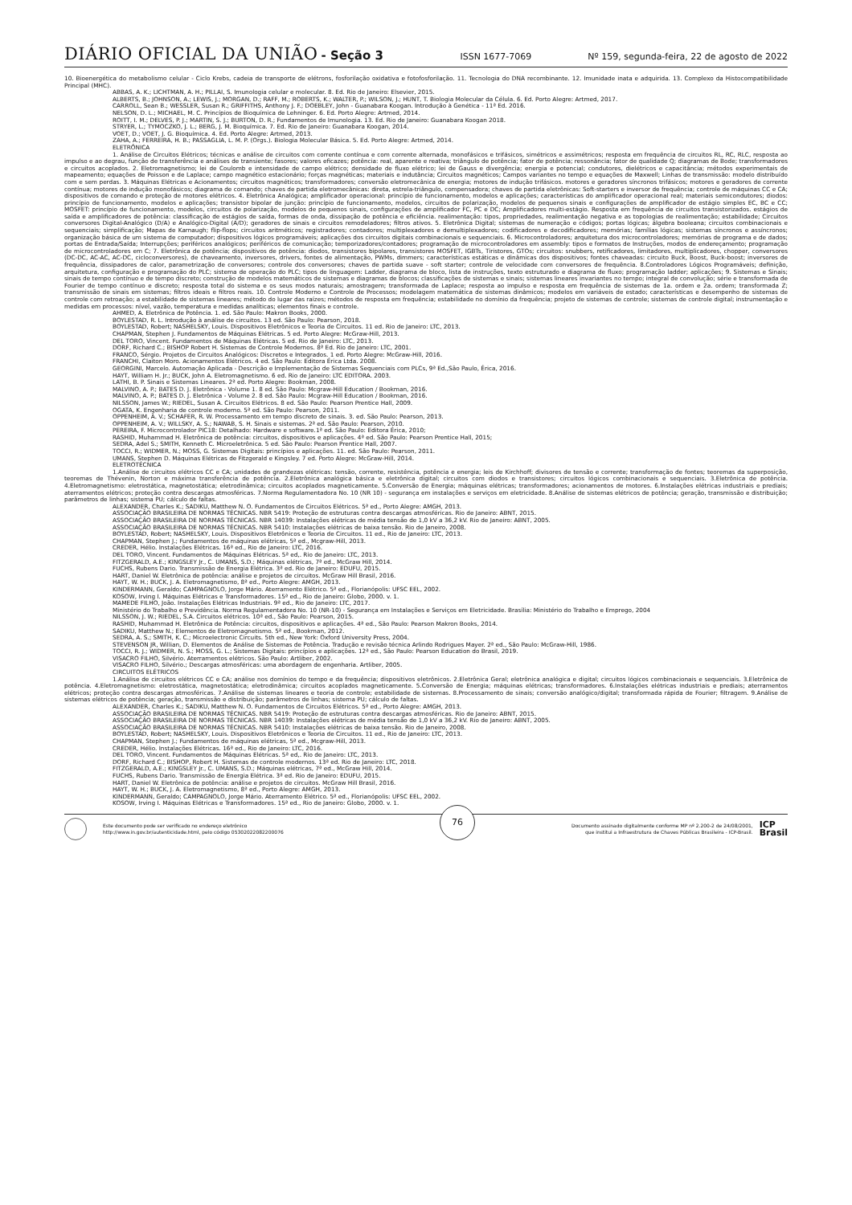DIÁRIO OFICIAL DA UNIÃO - Seção 3 ISSN 1677-7069 Nº 159, segunda-feira, 22 de agosto de 2022
10. Bioenergética do metabolismo celular - Ciclo Krebs, cadeia de transporte de elétrons, fosforilação oxidativa e fotofosforilação. 11. Tecnologia do DNA recombinante. 12. Imunidade inata e adquirida. 13. Complexo da Histocompatibilidade Principal (MHC).
ABBAS, A. K.; LICHTMAN, A. H.; PILLAI, S. Imunologia celular e molecular. 8. Ed. Rio de Janeiro: Elsevier, 2015.
ALBERTS, B.; JOHNSON, A.; LEWIS, J.; MORGAN, D.; RAFF, M.; ROBERTS, K.; WALTER, P.; WILSON, J.; HUNT, T. Biologia Molecular da Célula. 6. Ed. Porto Alegre: Artmed, 2017.
CARROLL, Sean B.; WESSLER, Susan R.; GRIFFITHS, Anthony J. F.; DOEBLEY, John - Guanabara Koogan. Introdução à Genética - 11ª Ed. 2016.
NELSON, D. L.; MICHAEL, M. C. Princípios de Bioquímica de Lehninger. 6. Ed. Porto Alegre: Artmed, 2014.
ROITT, I. M.; DELVES, P. J.; MARTIN, S. J.; BURTON, D. R.; Fundamentos de Imunologia. 13. Ed. Rio de Janeiro: Guanabara Koogan 2018.
STRYER, L.; TYMOCZKO, J. L.; BERG, J. M. Bioquímica. 7. Ed. Rio de Janeiro: Guanabara Koogan, 2014.
VOET, D.; VOET, J. G. Bioquímica. 4. Ed. Porto Alegre: Artmed, 2013.
ZAHA, A.; FERREIRA, H. B.; PASSAGLIA, L. M. P. (Orgs.). Biologia Molecular Básica. 5. Ed. Porto Alegre: Artmed, 2014.
ELETRÔNICA
1. Análise de Circuitos Elétricos; técnicas e análise de circuitos com corrente contínua e com corrente alternada, monofásicos e trifásicos, simétricos e assimétricos; resposta em frequência de circuitos RL, RC, RLC, resposta ao impulso e ao degrau, função de transferência e análises de transiente; fasores; valores eficazes; potência: real, aparente e reativa; triângulo de potência; fator de potência; ressonância; fator de qualidade Q; diagramas de Bode; transformadores e circuitos acoplados. 2. Eletromagnetismo; lei de Coulomb e intensidade de campo elétrico; densidade de fluxo elétrico; lei de Gauss e divergência; energia e potencial; condutores, dielétricos e capacitância; métodos experimentais de mapeamento; equações de Poisson e de Laplace; campo magnético estacionário; forças magnéticas; materiais e indutância; Circuitos magnéticos; Campos variantes no tempo e equações de Maxwell; Linhas de transmissão: modelo distribuído com e sem perdas. 3. Máquinas Elétricas e Acionamentos; circuitos magnéticos; transformadores; conversão eletromecânica de energia; motores de indução trifásicos. motores e geradores síncronos trifásicos; motores e geradores de corrente contínua; motores de indução monofásicos; diagrama de comando; chaves de partida eletromecânicas: direta, estrela-triângulo, compensadora; chaves de partida eletrônicas: Soft-starters e inversor de frequência; controle de máquinas CC e CA; dispositivos de comando e proteção de motores elétricos. 4. Eletrônica Analógica; amplificador operacional: princípio de funcionamento, modelos e aplicações; características do amplificador operacional real; materiais semicondutores; diodos: princípio de funcionamento, modelos e aplicações; transistor bipolar de junção: princípio de funcionamento, modelos, circuitos de polarização, modelos de pequenos sinais e configurações de amplificador de estágio simples EC, BC e CC; MOSFET: princípio de funcionamento, modelos, circuitos de polarização, modelos de pequenos sinais, configurações de amplificador FC, PC e DC; Amplificadores multi-estágio. Resposta em frequência de circuitos transistorizados. estágios de saída e amplificadores de potência: classificação de estágios de saída, formas de onda, dissipação de potência e eficiência. realimentação: tipos, propriedades, realimentação negativa e as topologias de realimentação; estabilidade; Circuitos conversores Digital-Analógico (D/A) e Analógico-Digital (A/D); geradores de sinais e circuitos remodeladores; filtros ativos. 5. Eletrônica Digital; sistemas de numeração e códigos; portas lógicas; álgebra booleana; circuitos combinacionais e sequenciais; simplificação; Mapas de Karnaugh; flip-flops; circuitos aritméticos; registradores; contadores; multiplexadores e demultiplexadores; codificadores e decodificadores; memórias; famílias lógicas; sistemas síncronos e assíncronos; organização básica de um sistema de computador; dispositivos lógicos programáveis; aplicações dos circuitos digitais combinacionais e sequenciais. 6. Microcontroladores; arquitetura dos microcontroladores; memórias de programa e de dados; portas de Entrada/Saída; Interrupções; periféricos analógicos; periféricos de comunicação; temporizadores/contadores; programação de microcontroladores em assembly: tipos e formatos de Instruções, modos de endereçamento; programação de microcontroladores em C; 7. Eletrônica de potência; dispositivos de potência: diodos, transistores bipolares, transistores MOSFET, IGBTs, Tiristores, GTOs; circuitos: snubbers, retificadores, limitadores, multiplicadores, chopper, conversores (DC-DC, AC-AC, AC-DC, cicloconversores), de chaveamento, inversores, drivers, fontes de alimentação, PWMs, dimmers; características estáticas e dinâmicas dos dispositivos; fontes chaveadas: circuito Buck, Boost, Buck-boost; inversores de frequência, dissipadores de calor, parametrização de conversores; controle dos conversores; chaves de partida suave - soft starter; controle de velocidade com conversores de frequência. 8.Controladores Lógicos Programáveis; definição, arquitetura, configuração e programação do PLC; sistema de operação do PLC; tipos de linguagem: Ladder, diagrama de bloco, lista de instruções, texto estruturado e diagrama de fluxo; programação ladder; aplicações; 9. Sistemas e Sinais; sinais de tempo contínuo e de tempo discreto; construção de modelos matemáticos de sistemas e diagramas de blocos; classificações de sistemas e sinais; sistemas lineares invariantes no tempo; integral de convolução; série e transformada de Fourier de tempo contínuo e discreto; resposta total do sistema e os seus modos naturais; amostragem; transformada de Laplace; resposta ao impulso e resposta em frequência de sistemas de 1a. ordem e 2a. ordem; transformada Z; transmissão de sinais em sistemas; filtros ideais e filtros reais. 10. Controle Moderno e Controle de Processos; modelagem matemática de sistemas dinâmicos; modelos em variáveis de estado; características e desempenho de sistemas de controle com retroação; a estabilidade de sistemas lineares; método do lugar das raízes; métodos de resposta em frequência; estabilidade no domínio da frequência; projeto de sistemas de controle; sistemas de controle digital; instrumentação e medidas em processos: nível, vazão, temperatura e medidas analíticas; elementos finais e controle.
AHMED, A. Eletrônica de Potência. 1. ed. São Paulo: Makron Books, 2000.
BOYLESTAD, R. L. Introdução à análise de circuitos. 13 ed. São Paulo: Pearson, 2018.
BOYLESTAD, Robert; NASHELSKY, Louis. Dispositivos Eletrônicos e Teoria de Circuitos. 11 ed. Rio de Janeiro: LTC, 2013.
CHAPMAN, Stephen J. Fundamentos de Máquinas Elétricas. 5 ed. Porto Alegre: McGraw-Hill, 2013.
DEL TORO, Vincent. Fundamentos de Máquinas Elétricas. 5 ed. Rio de Janeiro: LTC, 2013.
DORF, Richard C.; BISHOP Robert H. Sistemas de Controle Modernos. 8ª Ed. Rio de Janeiro: LTC, 2001.
FRANCO, Sérgio. Projetos de Circuitos Analógicos: Discretos e Integrados. 1 ed. Porto Alegre: McGraw-Hill, 2016.
FRANCHI, Claiton Moro. Acionamentos Elétricos. 4 ed. São Paulo: Editora Érica Ltda. 2008.
GEORGINI, Marcelo. Automação Aplicada - Descrição e Implementação de Sistemas Sequenciais com PLCs, 9ª Ed.,São Paulo, Érica, 2016.
HAYT, William H. Jr.; BUCK, John A. Eletromagnetismo. 6 ed. Rio de Janeiro: LTC EDITORA. 2003.
LATHI, B. P. Sinais e Sistemas Lineares. 2ª ed. Porto Alegre: Bookman, 2008.
MALVINO, A. P.; BATES D. J. Eletrônica - Volume 1. 8 ed. São Paulo: Mcgraw-Hill Education / Bookman, 2016.
MALVINO, A. P.; BATES D. J. Eletrônica - Volume 2. 8 ed. São Paulo: Mcgraw-Hill Education / Bookman, 2016.
NILSSON, James W.; RIEDEL, Susan A. Circuitos Elétricos. 8 ed. São Paulo: Pearson Prentice Hall, 2009.
OGATA, K. Engenharia de controle moderno. 5ª ed. São Paulo: Pearson, 2011.
OPPENHEIM, A. V.; SCHAFER, R. W. Processamento em tempo discreto de sinais. 3. ed. São Paulo: Pearson, 2013.
OPPENHEIM, A. V.; WILLSKY, A. S.; NAWAB, S. H. Sinais e sistemas. 2ª ed. São Paulo: Pearson, 2010.
PEREIRA, F. Microcontrolador PIC18: Detalhado: Hardware e software.1ª ed. São Paulo: Editora Érica, 2010;
RASHID, Muhammad H. Eletrônica de potência: circuitos, dispositivos e aplicações. 4ª ed. São Paulo: Pearson Prentice Hall, 2015;
SEDRA, Adel S.; SMITH, Kenneth C. Microeletrônica. 5 ed. São Paulo: Pearson Prentice Hall, 2007.
TOCCI, R.; WIDMER, N.; MOSS, G. Sistemas Digitais: princípios e aplicações. 11. ed. São Paulo: Pearson, 2011.
UMANS, Stephen D. Máquinas Elétricas de Fitzgerald e Kingsley. 7 ed. Porto Alegre: McGraw-Hill, 2014.
ELETROTÉCNICA
1.Análise de circuitos elétricos CC e CA; unidades de grandezas elétricas: tensão, corrente, resistência, potência e energia; leis de Kirchhoff; divisores de tensão e corrente; transformação de fontes; teoremas da superposição, teoremas de Thévenin, Norton e máxima transferência de potência. 2.Eletrônica analógica básica e eletrônica digital; circuitos com diodos e transistores; circuitos lógicos combinacionais e sequenciais. 3.Eletrônica de potência. 4.Eletromagnetismo: eletrostática, magnetostática; eletrodinâmica; circuitos acoplados magneticamente. 5.Conversão de Energia; máquinas elétricas; transformadores; acionamentos de motores. 6.Instalações elétricas industriais e prediais; aterramentos elétricos; proteção contra descargas atmosféricas. 7.Norma Regulamentadora No. 10 (NR 10) - segurança em instalações e serviços em eletricidade. 8.Análise de sistemas elétricos de potência; geração, transmissão e distribuição; parâmetros de linhas; sistema PU; cálculo de faltas.
ALEXANDER, Charles K.; SADIKU, Matthew N. O. Fundamentos de Circuitos Elétricos. 5ª ed., Porto Alegre: AMGH, 2013.
ASSOCIAÇÃO BRASILEIRA DE NORMAS TÉCNICAS. NBR 5419: Proteção de estruturas contra descargas atmosféricas. Rio de Janeiro: ABNT, 2015.
ASSOCIAÇÃO BRASILEIRA DE NORMAS TÉCNICAS. NBR 14039: Instalações elétricas de média tensão de 1,0 kV a 36,2 kV. Rio de Janeiro: ABNT, 2005.
ASSOCIAÇÃO BRASILEIRA DE NORMAS TÉCNICAS. NBR 5410: Instalações elétricas de baixa tensão. Rio de Janeiro, 2008.
BOYLESTAD, Robert; NASHELSKY, Louis. Dispositivos Eletrônicos e Teoria de Circuitos. 11 ed., Rio de Janeiro: LTC, 2013.
CHAPMAN, Stephen J.; Fundamentos de máquinas elétricas, 5ª ed., Mcgraw-Hill, 2013.
CREDER, Hélio. Instalações Elétricas. 16ª ed., Rio de Janeiro: LTC, 2016.
DEL TORO, Vincent. Fundamentos de Máquinas Elétricas. 5ª ed,. Rio de Janeiro: LTC, 2013.
FITZGERALD, A.E.; KINGSLEY Jr., C. UMANS, S.D.; Máquinas elétricas, 7ª ed., McGraw Hill, 2014.
FUCHS, Rubens Dario. Transmissão de Energia Elétrica. 3ª ed. Rio de Janeiro: EDUFU, 2015.
HART, Daniel W. Eletrônica de potência: análise e projetos de circuitos. McGraw Hill Brasil, 2016.
HAYT, W. H.; BUCK, J. A. Eletromagnetismo, 8ª ed., Porto Alegre: AMGH, 2013.
KINDERMANN, Geraldo; CAMPAGNOLO, Jorge Mário. Aterramento Elétrico. 5ª ed., Florianópolis: UFSC EEL, 2002.
KOSOW, Irving I. Máquinas Elétricas e Transformadores. 15ª ed., Rio de Janeiro: Globo, 2000. v. 1.
MAMEDE FILHO, João. Instalações Elétricas Industriais. 9ª ed., Rio de Janeiro: LTC, 2017.
Ministério do Trabalho e Previdência. Norma Regulamentadora No. 10 (NR-10) - Segurança em Instalações e Serviços em Eletricidade. Brasília: Ministério do Trabalho e Emprego, 2004
NILSSON, J. W.; RIEDEL, S.A. Circuitos elétricos. 10ª ed., São Paulo: Pearson, 2015.
RASHID, Muhammad H. Eletrônica de Potência: circuitos, dispositivos e aplicações. 4ª ed., São Paulo: Pearson Makron Books, 2014.
SADIKU, Matthew N.; Elementos de Eletromagnetismo. 5ª ed., Bookman, 2012.
SEDRA, A. S.; SMITH, K. C.; Microelectronic Circuits. 5th ed., New York: Oxford University Press, 2004.
STEVENSON JR, Willian, D. Elementos de Análise de Sistemas de Potência. Tradução e revisão técnica Arlindo Rodrigues Mayer. 2ª ed., São Paulo: McGraw-Hill, 1986.
TOCCI, R. J.; WIDMER, N. S.; MOSS, G. L.; Sistemas Digitais: princípios e aplicações. 12ª ed., São Paulo: Pearson Education do Brasil, 2019.
VISACRO FILHO, Silvério. Aterramentos elétricos. São Paulo: Artliber, 2002.
VISACRO FILHO, Silvério.; Descargas atmosféricas: uma abordagem de engenharia. Artliber, 2005.
CIRCUITOS ELÉTRICOS
1.Análise de circuitos elétricos CC e CA; análise nos domínios do tempo e da frequência; dispositivos eletrônicos. 2.Eletrônica Geral; eletrônica analógica e digital; circuitos lógicos combinacionais e sequenciais. 3.Eletrônica de potência. 4.Eletromagnetismo: eletrostática, magnetostática; eletrodinâmica; circuitos acoplados magneticamente. 5.Conversão de Energia; máquinas elétricas; transformadores. 6.Instalações elétricas industriais e prediais; aterramentos elétricos; proteção contra descargas atmosféricas. 7.Análise de sistemas lineares e teoria de controle; estabilidade de sistemas. 8.Processamento de sinais; conversão analógico/digital; transformada rápida de Fourier; filtragem. 9.Análise de sistemas elétricos de potência; geração, transmissão e distribuição; parâmetros de linhas; sistema PU; cálculo de faltas.
ALEXANDER, Charles K.; SADIKU, Matthew N. O. Fundamentos de Circuitos Elétricos. 5ª ed., Porto Alegre: AMGH, 2013.
ASSOCIAÇÃO BRASILEIRA DE NORMAS TÉCNICAS. NBR 5419: Proteção de estruturas contra descargas atmosféricas. Rio de Janeiro: ABNT, 2015.
ASSOCIAÇÃO BRASILEIRA DE NORMAS TÉCNICAS. NBR 14039: Instalações elétricas de média tensão de 1,0 kV a 36,2 kV. Rio de Janeiro: ABNT, 2005.
ASSOCIAÇÃO BRASILEIRA DE NORMAS TÉCNICAS. NBR 5410: Instalações elétricas de baixa tensão. Rio de Janeiro, 2008.
BOYLESTAD, Robert; NASHELSKY, Louis. Dispositivos Eletrônicos e Teoria de Circuitos. 11 ed., Rio de Janeiro: LTC, 2013.
CHAPMAN, Stephen J.; Fundamentos de máquinas elétricas, 5ª ed., Mcgraw-Hill, 2013.
CREDER, Hélio. Instalações Elétricas. 16ª ed., Rio de Janeiro: LTC, 2016.
DEL TORO, Vincent. Fundamentos de Máquinas Elétricas. 5ª ed,. Rio de Janeiro: LTC, 2013.
DORF, Richard C.; BISHOP, Robert H. Sistemas de controle modernos. 13ª ed. Rio de Janeiro: LTC, 2018.
FITZGERALD, A.E.; KINGSLEY Jr., C. UMANS, S.D.; Máquinas elétricas, 7ª ed., McGraw Hill, 2014.
FUCHS, Rubens Dario. Transmissão de Energia Elétrica. 3ª ed. Rio de Janeiro: EDUFU, 2015.
HART, Daniel W. Eletrônica de potência: análise e projetos de circuitos. McGraw Hill Brasil, 2016.
HAYT, W. H.; BUCK, J. A. Eletromagnetismo, 8ª ed., Porto Alegre: AMGH, 2013.
KINDERMANN, Geraldo; CAMPAGNOLO, Jorge Mário. Aterramento Elétrico. 5ª ed., Florianópolis: UFSC EEL, 2002.
KOSOW, Irving I. Máquinas Elétricas e Transformadores. 15ª ed., Rio de Janeiro: Globo, 2000. v. 1.
Este documento pode ser verificado no endereço eletrônico
http://www.in.gov.br/autenticidade.html, pelo código 05302022082200076
76
Documento assinado digitalmente conforme MP nº 2.200-2 de 24/08/2001,
que institui a Infraestrutura de Chaves Públicas Brasileira - ICP-Brasil.
ICP
Brasil